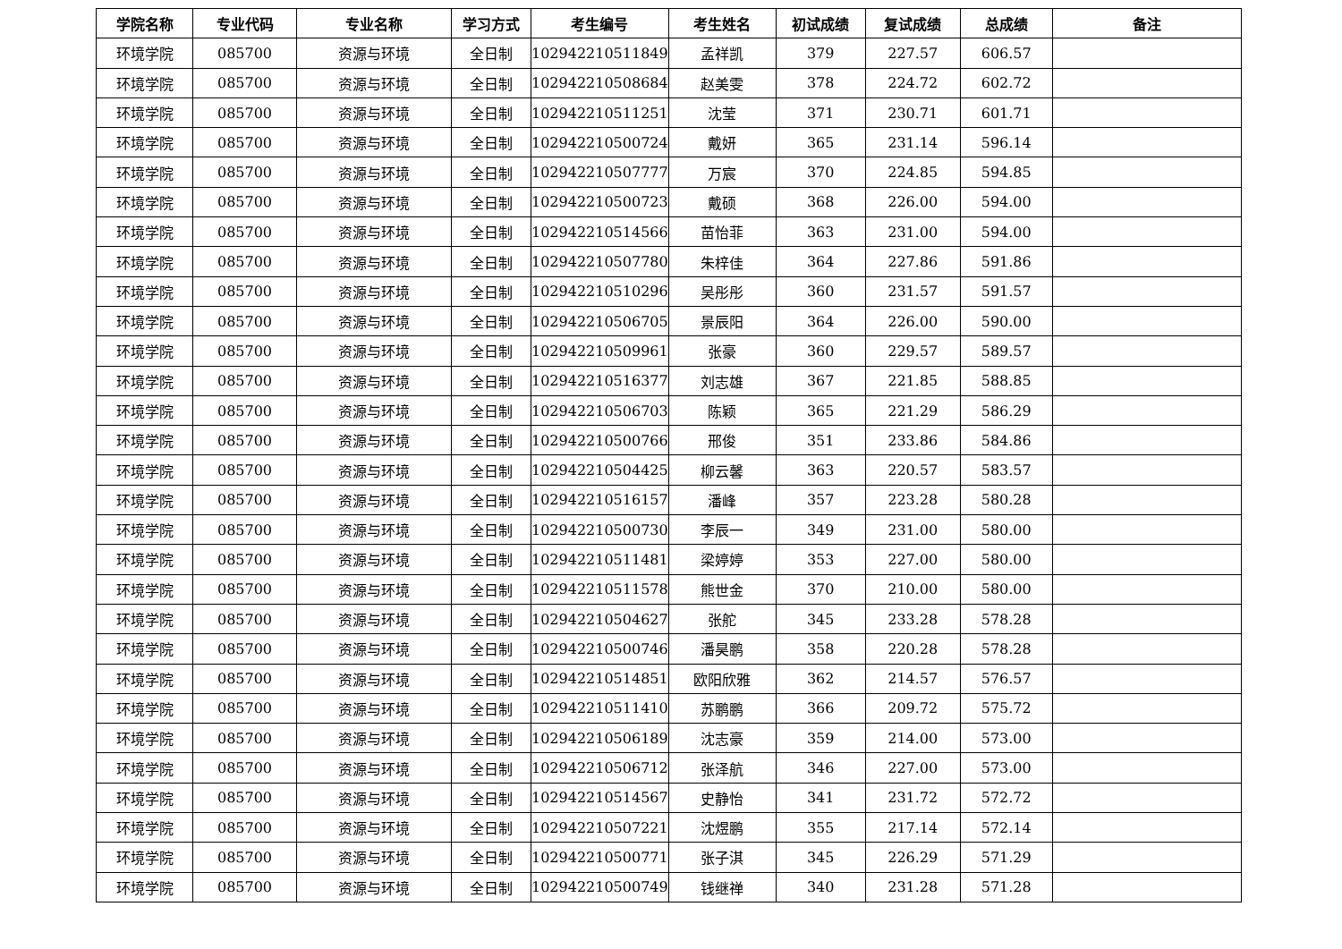| 学院名称 | 专业代码 | 专业名称 | 学习方式 | 考生编号 | 考生姓名 | 初试成绩 | 复试成绩 | 总成绩 | 备注 |
| --- | --- | --- | --- | --- | --- | --- | --- | --- | --- |
| 环境学院 | 085700 | 资源与环境 | 全日制 | 102942210511849 | 孟祥凯 | 379 | 227.57 | 606.57 | |
| 环境学院 | 085700 | 资源与环境 | 全日制 | 102942210508684 | 赵美雯 | 378 | 224.72 | 602.72 | |
| 环境学院 | 085700 | 资源与环境 | 全日制 | 102942210511251 | 沈莹 | 371 | 230.71 | 601.71 | |
| 环境学院 | 085700 | 资源与环境 | 全日制 | 102942210500724 | 戴妍 | 365 | 231.14 | 596.14 | |
| 环境学院 | 085700 | 资源与环境 | 全日制 | 102942210507777 | 万宸 | 370 | 224.85 | 594.85 | |
| 环境学院 | 085700 | 资源与环境 | 全日制 | 102942210500723 | 戴硕 | 368 | 226.00 | 594.00 | |
| 环境学院 | 085700 | 资源与环境 | 全日制 | 102942210514566 | 苗怡菲 | 363 | 231.00 | 594.00 | |
| 环境学院 | 085700 | 资源与环境 | 全日制 | 102942210507780 | 朱梓佳 | 364 | 227.86 | 591.86 | |
| 环境学院 | 085700 | 资源与环境 | 全日制 | 102942210510296 | 吴彤彤 | 360 | 231.57 | 591.57 | |
| 环境学院 | 085700 | 资源与环境 | 全日制 | 102942210506705 | 景辰阳 | 364 | 226.00 | 590.00 | |
| 环境学院 | 085700 | 资源与环境 | 全日制 | 102942210509961 | 张豪 | 360 | 229.57 | 589.57 | |
| 环境学院 | 085700 | 资源与环境 | 全日制 | 102942210516377 | 刘志雄 | 367 | 221.85 | 588.85 | |
| 环境学院 | 085700 | 资源与环境 | 全日制 | 102942210506703 | 陈颖 | 365 | 221.29 | 586.29 | |
| 环境学院 | 085700 | 资源与环境 | 全日制 | 102942210500766 | 邢俊 | 351 | 233.86 | 584.86 | |
| 环境学院 | 085700 | 资源与环境 | 全日制 | 102942210504425 | 柳云馨 | 363 | 220.57 | 583.57 | |
| 环境学院 | 085700 | 资源与环境 | 全日制 | 102942210516157 | 潘峰 | 357 | 223.28 | 580.28 | |
| 环境学院 | 085700 | 资源与环境 | 全日制 | 102942210500730 | 李辰一 | 349 | 231.00 | 580.00 | |
| 环境学院 | 085700 | 资源与环境 | 全日制 | 102942210511481 | 梁婷婷 | 353 | 227.00 | 580.00 | |
| 环境学院 | 085700 | 资源与环境 | 全日制 | 102942210511578 | 熊世金 | 370 | 210.00 | 580.00 | |
| 环境学院 | 085700 | 资源与环境 | 全日制 | 102942210504627 | 张舵 | 345 | 233.28 | 578.28 | |
| 环境学院 | 085700 | 资源与环境 | 全日制 | 102942210500746 | 潘昊鹏 | 358 | 220.28 | 578.28 | |
| 环境学院 | 085700 | 资源与环境 | 全日制 | 102942210514851 | 欧阳欣雅 | 362 | 214.57 | 576.57 | |
| 环境学院 | 085700 | 资源与环境 | 全日制 | 102942210511410 | 苏鹏鹏 | 366 | 209.72 | 575.72 | |
| 环境学院 | 085700 | 资源与环境 | 全日制 | 102942210506189 | 沈志豪 | 359 | 214.00 | 573.00 | |
| 环境学院 | 085700 | 资源与环境 | 全日制 | 102942210506712 | 张泽航 | 346 | 227.00 | 573.00 | |
| 环境学院 | 085700 | 资源与环境 | 全日制 | 102942210514567 | 史静怡 | 341 | 231.72 | 572.72 | |
| 环境学院 | 085700 | 资源与环境 | 全日制 | 102942210507221 | 沈煜鹏 | 355 | 217.14 | 572.14 | |
| 环境学院 | 085700 | 资源与环境 | 全日制 | 102942210500771 | 张子淇 | 345 | 226.29 | 571.29 | |
| 环境学院 | 085700 | 资源与环境 | 全日制 | 102942210500749 | 钱继禅 | 340 | 231.28 | 571.28 | |